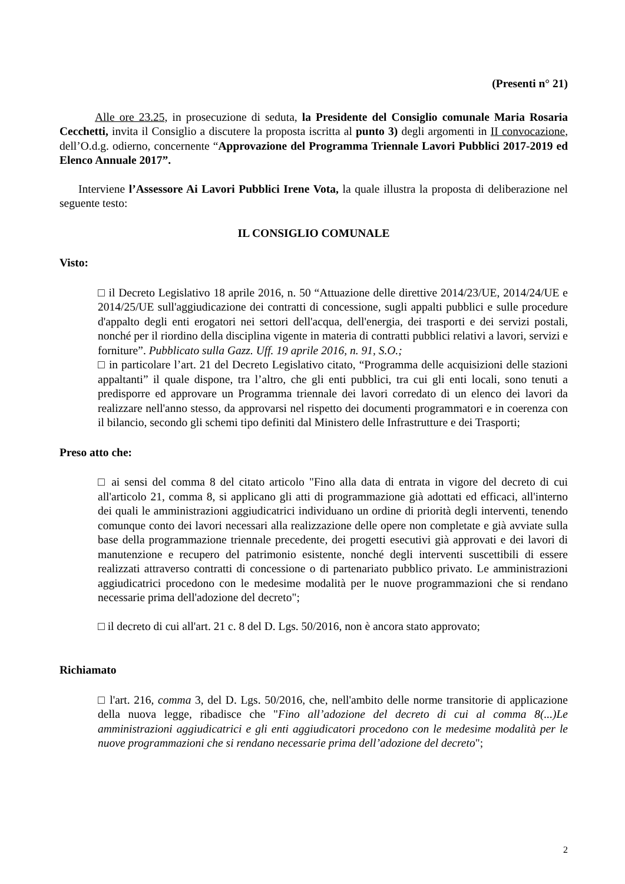(Presenti n° 21)
Alle ore 23.25, in prosecuzione di seduta, la Presidente del Consiglio comunale Maria Rosaria Cecchetti, invita il Consiglio a discutere la proposta iscritta al punto 3) degli argomenti in II convocazione, dell’O.d.g. odierno, concernente “Approvazione del Programma Triennale Lavori Pubblici 2017-2019 ed Elenco Annuale 2017”.
Interviene l’Assessore Ai Lavori Pubblici Irene Vota, la quale illustra la proposta di deliberazione nel seguente testo:
IL CONSIGLIO COMUNALE
Visto:
□ il Decreto Legislativo 18 aprile 2016, n. 50 “Attuazione delle direttive 2014/23/UE, 2014/24/UE e 2014/25/UE sull'aggiudicazione dei contratti di concessione, sugli appalti pubblici e sulle procedure d'appalto degli enti erogatori nei settori dell'acqua, dell'energia, dei trasporti e dei servizi postali, nonché per il riordino della disciplina vigente in materia di contratti pubblici relativi a lavori, servizi e forniture”. Pubblicato sulla Gazz. Uff. 19 aprile 2016, n. 91, S.O.;
□ in particolare l’art. 21 del Decreto Legislativo citato, “Programma delle acquisizioni delle stazioni appaltanti” il quale dispone, tra l’altro, che gli enti pubblici, tra cui gli enti locali, sono tenuti a predisporre ed approvare un Programma triennale dei lavori corredato di un elenco dei lavori da realizzare nell'anno stesso, da approvarsi nel rispetto dei documenti programmatori e in coerenza con il bilancio, secondo gli schemi tipo definiti dal Ministero delle Infrastrutture e dei Trasporti;
Preso atto che:
□ ai sensi del comma 8 del citato articolo "Fino alla data di entrata in vigore del decreto di cui all'articolo 21, comma 8, si applicano gli atti di programmazione già adottati ed efficaci, all'interno dei quali le amministrazioni aggiudicatrici individuano un ordine di priorità degli interventi, tenendo comunque conto dei lavori necessari alla realizzazione delle opere non completate e già avviate sulla base della programmazione triennale precedente, dei progetti esecutivi già approvati e dei lavori di manutenzione e recupero del patrimonio esistente, nonché degli interventi suscettibili di essere realizzati attraverso contratti di concessione o di partenariato pubblico privato. Le amministrazioni aggiudicatrici procedono con le medesime modalità per le nuove programmazioni che si rendano necessarie prima dell'adozione del decreto";
□ il decreto di cui all'art. 21 c. 8 del D. Lgs. 50/2016, non è ancora stato approvato;
Richiamato
□ l'art. 216, comma 3, del D. Lgs. 50/2016, che, nell'ambito delle norme transitorie di applicazione della nuova legge, ribadisce che "Fino all’adozione del decreto di cui al comma 8(...)Le amministrazioni aggiudicatrici e gli enti aggiudicatori procedono con le medesime modalità per le nuove programmazioni che si rendano necessarie prima dell’adozione del decreto";
2